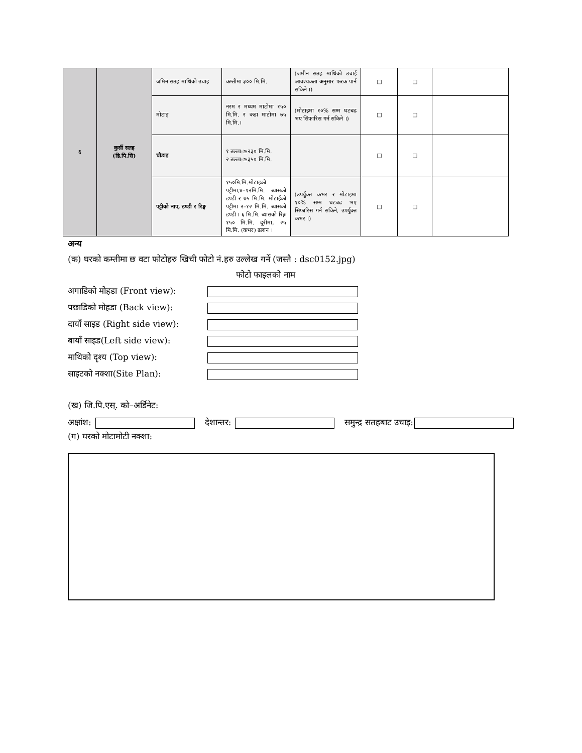| ६ | कुर्सी सतह (डि.पि.सि) | जमिन सतह माथिको उचाइ | कम्तीमा ३०० मि.मि. | (जमीन सतह माथिको उचाई आवश्यकता अनुसार फरक पार्न सकिने ।) | □ | □ | |
| | | मोटाइ | नरम र मध्यम माटोमा १५० मि.मि. र कडा माटोमा ७५ मि.मि.। | (मोटाइमा १०% सम्म घटबढ भए सिफारिस गर्न सकिने ।) | □ | □ | |
| | | चौडाइ | १ तल्ला:≥२३० मि.मि. २ तल्ला:≥३५० मि.मि. | | □ | □ | |
| | | पट्टीको नाप, डण्डी र रिङ्ग | १५०मि.मि.मोटाइको पट्टीमा,४–१२मि.मि. ब्यासको डण्डी र ७५ मि.मि. मोटाईको पट्टीमा २–१२ मि.मि. ब्यासको डण्डी । ६ मि.मि. ब्यासको रिङ्ग १५० मि.मि. दूरीमा, २५ मि.मि. (कभर) ढलान । | (उपर्युक्त कभर र मोटाइमा १०% सम्म घटबढ भए सिफारिस गर्न सकिने, उपर्युक्त कभर ।) | □ | □ | |
अन्य
(क) घरको कम्तीमा छ वटा फोटोहरु खिची फोटो नं.हरु उल्लेख गर्ने (जस्तै : dsc0152.jpg)
फोटो फाइलको नाम
अगाडिको मोहडा (Front view):
पछाडिको मोहडा (Back view):
दायाँ साइड (Right side view):
बायाँ साइड(Left side view):
माथिको दृश्य (Top view):
साइटको नक्शा(Site Plan):
(ख) जि.पि.एस्. को–अर्डिनेट:
अक्षांश: देशान्तर: समुन्द्र सतहबाट उचाइ:
(ग) घरको मोटामोटी नक्शा: